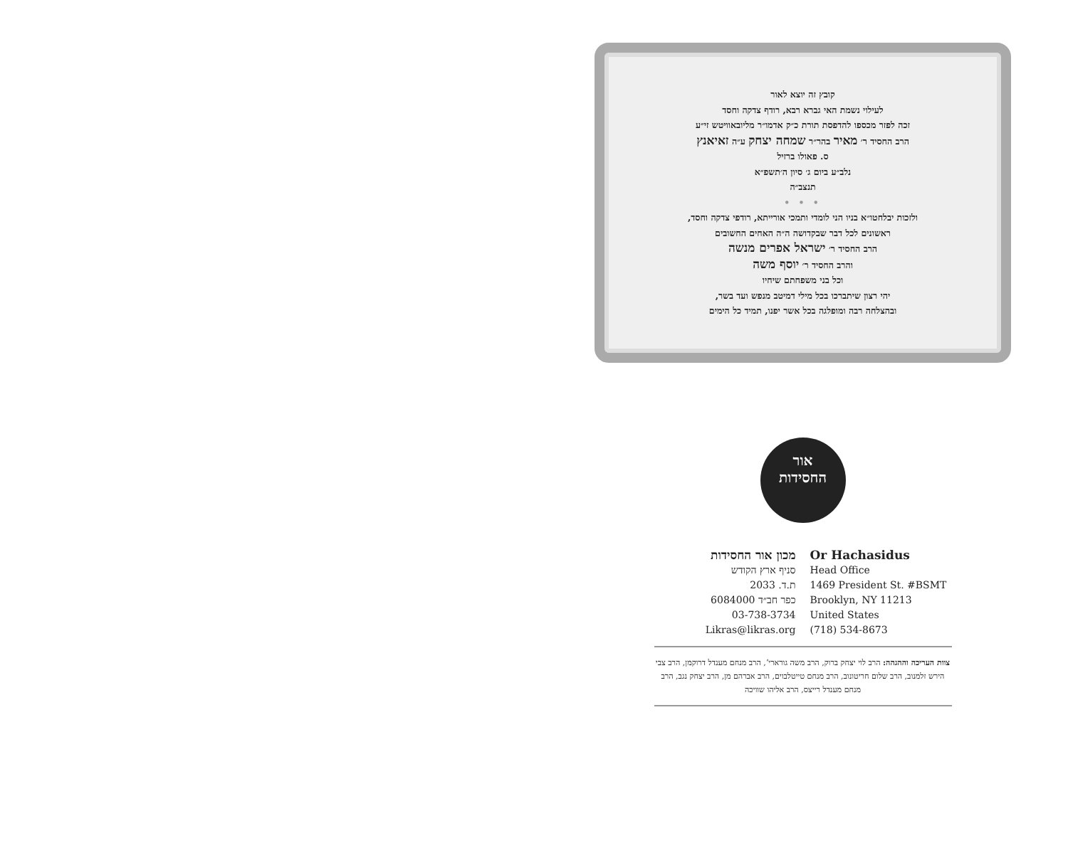קובץ זה יוצא לאור
לעילוי נשמת האי גברא רבא, רודף צדקה וחסד
זכה לפזר מכספו להדפסת תורת כ״ק אדמו״ר מליובאוויטש זי״ע
הרב החסיד ר׳ מאיר בהר״ר שמחה יצחק ע״ה זאיאנץ
ס. פאולו ברזיל
נלב״ע ביום ג׳ סיון ה׳תשפ״א
תנצב״ה
• • •
ולזכות יבלחטו״א בניו הני לומדי ותמכי אורייתא, רודפי צדקה וחסד,
ראשונים לכל דבר שבקדושה ה״ה האחים החשובים
הרב החסיד ר׳ ישראל אפרים מנשה
והרב החסיד ר׳ יוסף משה
וכל בני משפחתם שיחיו
יהי רצון שיתברכו בכל מילי דמיטב מנפש ועד בשר,
ובהצלחה רבה ומופלגה בכל אשר יפנו, תמיד כל הימים
אור
החסידות
מכון אור החסידות
סניף ארץ הקודש
ת.ד. 2033
כפר חב״ד 6084000
03-738-3734
Likras@likras.org
Or Hachasidus
Head Office
1469 President St. #BSMT
Brooklyn, NY 11213
United States
(718) 534-8673
צוות העריכה וההגהה: הרב לוי יצחק ברוק, הרב משה גוראריʼ, הרב מנחם מענדל דרוקמן, הרב צבי הירש זלמנוב, הרב שלום חריטונוב, הרב מנחם טייטלבוים, הרב אברהם מן, הרב יצחק נגב, הרב מנחם מענדל רייצס, הרב אליהו שוויכה